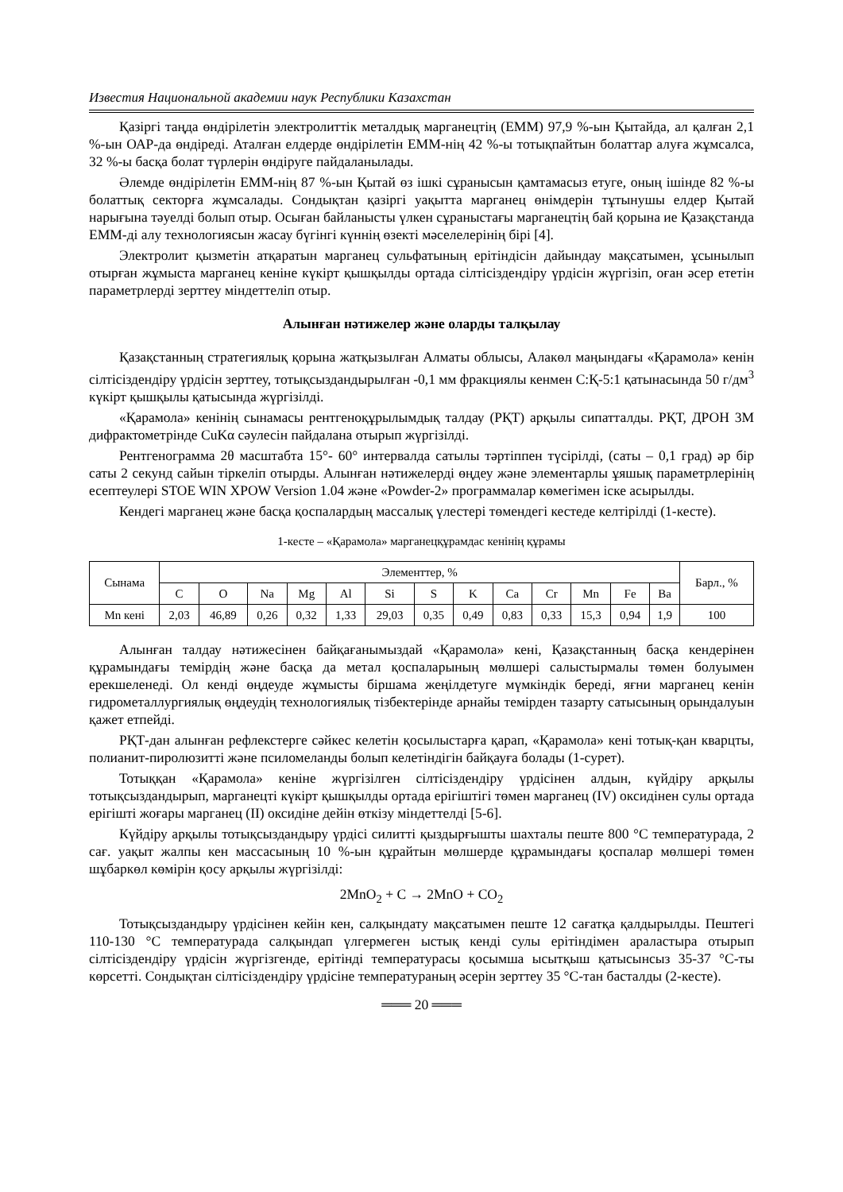Известия Национальной академии наук Республики Казахстан
Қазіргі таңда өндірілетін электролиттік металдық марганецтің (ЕММ) 97,9 %-ын Қытайда, ал қалған 2,1 %-ын ОАР-да өндіреді. Аталған елдерде өндірілетін ЕММ-нің 42 %-ы тотықпайтын болаттар алуға жұмсалса, 32 %-ы басқа болат түрлерін өндіруге пайдаланылады.
Әлемде өндірілетін ЕММ-нің 87 %-ын Қытай өз ішкі сұранысын қамтамасыз етуге, оның ішінде 82 %-ы болаттық секторға жұмсалады. Сондықтан қазіргі уақытта марганец өнімдерін тұтынушы елдер Қытай нарығына тәуелді болып отыр. Осыған байланысты үлкен сұраныстағы марганецтің бай қорына ие Қазақстанда ЕММ-ді алу технологиясын жасау бүгінгі күннің өзекті мәселелерінің бірі [4].
Электролит қызметін атқаратын марганец сульфатының ерітіндісін дайындау мақсатымен, ұсынылып отырған жұмыста марганец кеніне күкірт қышқылды ортада сілтісіздендіру үрдісін жүргізіп, оған әсер ететін параметрлерді зерттеу міндеттеліп отыр.
Алынған нәтижелер және оларды талқылау
Қазақстанның стратегиялық қорына жатқызылған Алматы облысы, Алакөл маңындағы «Қарамола» кенін сілтісіздендіру үрдісін зерттеу, тотықсыздандырылған -0,1 мм фракциялы кенмен С:Қ-5:1 қатынасында 50 г/дм<sup>3</sup> күкірт қышқылы қатысында жүргізілді.
«Қарамола» кенінің сынамасы рентгеноқұрылымдық талдау (РҚТ) арқылы сипатталды. РҚТ, ДРОН 3М дифрактометрінде CuKα сәулесін пайдалана отырып жүргізілді.
Рентгенограмма 2θ масштабта 15°- 60° интервалда сатылы тәртіппен түсірілді, (саты – 0,1 град) әр бір саты 2 секунд сайын тіркеліп отырды. Алынған нәтижелерді өңдеу және элементарлы ұяшық параметрлерінің есептеулері STOE WIN XPOW Version 1.04 және «Powder-2» программалар көмегімен іске асырылды.
Кендегі марганец және басқа қоспалардың массалық үлестері төмендегі кестеде келтірілді (1-кесте).
1-кесте – «Қарамола» марганецқұрамдас кенінің құрамы
| Сынама | Элементтер, % | | | | | | | | | | | | | Барл., % |
| --- | --- | --- | --- | --- | --- | --- | --- | --- | --- | --- | --- | --- | --- | --- |
| | C | O | Na | Mg | Al | Si | S | K | Ca | Cr | Mn | Fe | Ba | |
| Mn кені | 2,03 | 46,89 | 0,26 | 0,32 | 1,33 | 29,03 | 0,35 | 0,49 | 0,83 | 0,33 | 15,3 | 0,94 | 1,9 | 100 |
Алынған талдау нәтижесінен байқағанымыздай «Қарамола» кені, Қазақстанның басқа кендерінен құрамындағы темірдің және басқа да метал қоспаларының мөлшері салыстырмалы төмен болуымен ерекшеленеді. Ол кенді өңдеуде жұмысты біршама жеңілдетуге мүмкіндік береді, яғни марганец кенін гидрометаллургиялық өңдеудің технологиялық тізбектерінде арнайы темірден тазарту сатысының орындалуын қажет етпейді.
РҚТ-дан алынған рефлекстерге сәйкес келетін қосылыстарға қарап, «Қарамола» кені тотық-қан кварцты, полианит-пиролюзитті және псиломеланды болып келетіндігін байқауға болады (1-сурет).
Тотыққан «Қарамола» кеніне жүргізілген сілтісіздендіру үрдісінен алдын, күйдіру арқылы тотықсыздандырып, марганецті күкірт қышқылды ортада ерігіштігі төмен марганец (IV) оксидінен сулы ортада ерігішті жоғары марганец (II) оксидіне дейін өткізу міндеттелді [5-6].
Күйдіру арқылы тотықсыздандыру үрдісі силитті қыздырғышты шахталы пеште 800 °С температурада, 2 сағ. уақыт жалпы кен массасының 10 %-ын құрайтын мөлшерде құрамындағы қоспалар мөлшері төмен шұбаркөл көмірін қосу арқылы жүргізілді:
2MnO<sub>2</sub> + C → 2MnO + CO<sub>2</sub>
Тотықсыздандыру үрдісінен кейін кен, салқындату мақсатымен пеште 12 сағатқа қалдырылды. Пештегі 110-130 °С температурада салқындап үлгермеген ыстық кенді сулы ерітіндімен араластыра отырып сілтісіздендіру үрдісін жүргізгенде, ерітінді температурасы қосымша ысытқыш қатысынсыз 35-37 °С-ты көрсетті. Сондықтан сілтісіздендіру үрдісіне температураның әсерін зерттеу 35 °С-тан басталды (2-кесте).
═══ 20 ═══